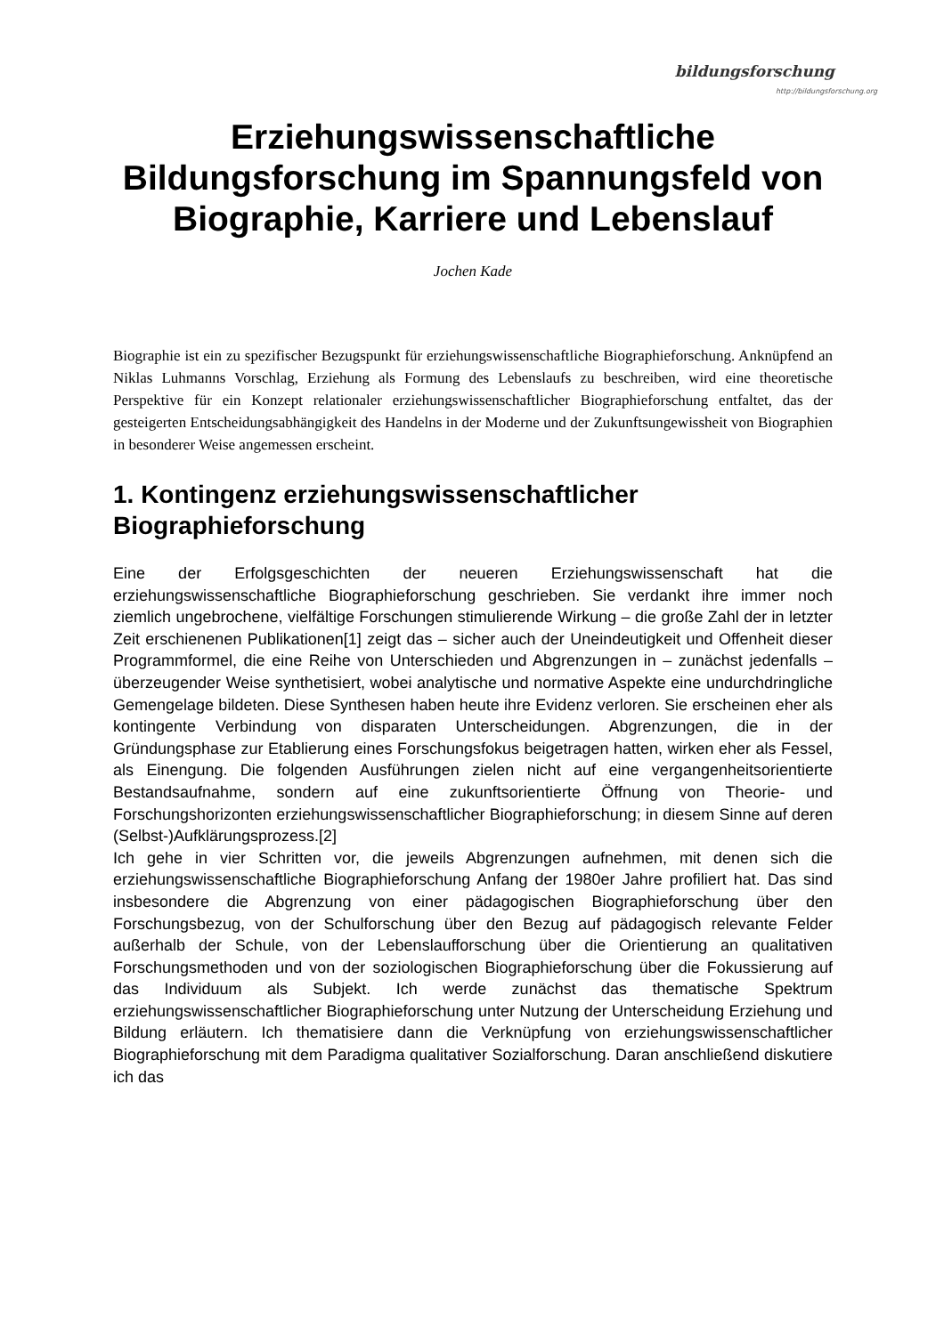bildungsforschung
http://bildungsforschung.org
Erziehungswissenschaftliche Bildungsforschung im Spannungsfeld von Biographie, Karriere und Lebenslauf
Jochen Kade
Biographie ist ein zu spezifischer Bezugspunkt für erziehungswissenschaftliche Biographieforschung. Anknüpfend an Niklas Luhmanns Vorschlag, Erziehung als Formung des Lebenslaufs zu beschreiben, wird eine theoretische Perspektive für ein Konzept relationaler erziehungswissenschaftlicher Biographieforschung entfaltet, das der gesteigerten Entscheidungsabhängigkeit des Handelns in der Moderne und der Zukunftsungewissheit von Biographien in besonderer Weise angemessen erscheint.
1. Kontingenz erziehungswissenschaftlicher Biographieforschung
Eine der Erfolgsgeschichten der neueren Erziehungswissenschaft hat die erziehungswissenschaftliche Biographieforschung geschrieben. Sie verdankt ihre immer noch ziemlich ungebrochene, vielfältige Forschungen stimulierende Wirkung – die große Zahl der in letzter Zeit erschienenen Publikationen[1] zeigt das – sicher auch der Uneindeutigkeit und Offenheit dieser Programmformel, die eine Reihe von Unterschieden und Abgrenzungen in – zunächst jedenfalls – überzeugender Weise synthetisiert, wobei analytische und normative Aspekte eine undurchdringliche Gemengelage bildeten. Diese Synthesen haben heute ihre Evidenz verloren. Sie erscheinen eher als kontingente Verbindung von disparaten Unterscheidungen. Abgrenzungen, die in der Gründungsphase zur Etablierung eines Forschungsfokus beigetragen hatten, wirken eher als Fessel, als Einengung. Die folgenden Ausführungen zielen nicht auf eine vergangenheitsorientierte Bestandsaufnahme, sondern auf eine zukunftsorientierte Öffnung von Theorie- und Forschungshorizonten erziehungswissenschaftlicher Biographieforschung; in diesem Sinne auf deren (Selbst-)Aufklärungsprozess.[2]
Ich gehe in vier Schritten vor, die jeweils Abgrenzungen aufnehmen, mit denen sich die erziehungswissenschaftliche Biographieforschung Anfang der 1980er Jahre profiliert hat. Das sind insbesondere die Abgrenzung von einer pädagogischen Biographieforschung über den Forschungsbezug, von der Schulforschung über den Bezug auf pädagogisch relevante Felder außerhalb der Schule, von der Lebenslaufforschung über die Orientierung an qualitativen Forschungsmethoden und von der soziologischen Biographieforschung über die Fokussierung auf das Individuum als Subjekt. Ich werde zunächst das thematische Spektrum erziehungswissenschaftlicher Biographieforschung unter Nutzung der Unterscheidung Erziehung und Bildung erläutern. Ich thematisiere dann die Verknüpfung von erziehungswissenschaftlicher Biographieforschung mit dem Paradigma qualitativer Sozialforschung. Daran anschließend diskutiere ich das